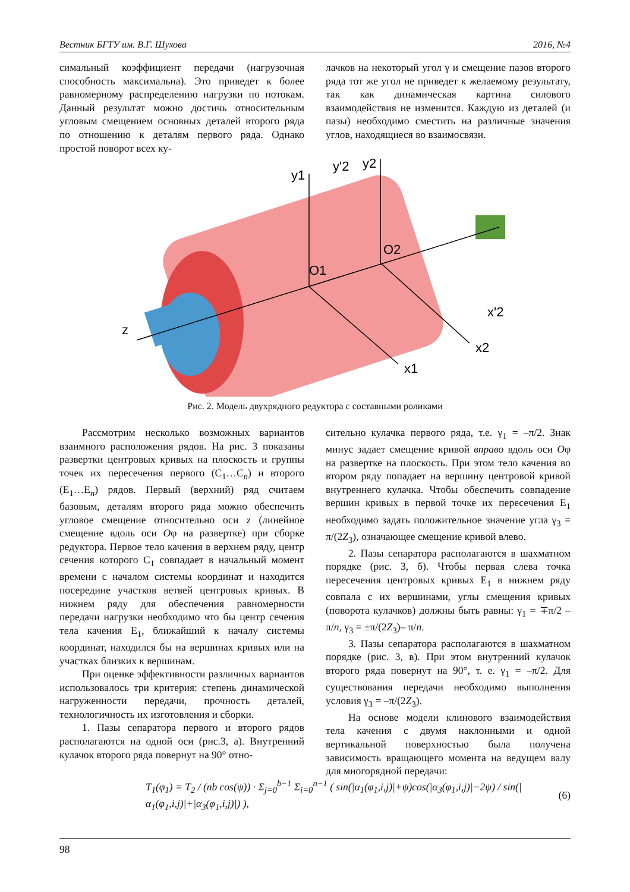Вестник БГТУ им. В.Г. Шухова 2016, №4
симальный коэффициент передачи (нагрузочная способность максимальна). Это приведет к более равномерному распределению нагрузки по потокам. Данный результат можно достичь относительным угловым смещением основных деталей второго ряда по отношению к деталям первого ряда. Однако простой поворот всех ку-
лачков на некоторый угол γ и смещение пазов второго ряда тот же угол не приведет к желаемому результату, так как динамическая картина силового взаимодействия не изменится. Каждую из деталей (и пазы) необходимо сместить на различные значения углов, находящиеся во взаимосвязи.
y1
y'2
y2
O1
O2
z
x1
x2
x'2
Рис. 2. Модель двухрядного редуктора с составными роликами
Рассмотрим несколько возможных вариантов взаимного расположения рядов. На рис. 3 показаны развертки центровых кривых на плоскость и группы точек их пересечения первого (C<sub>1</sub>…C<sub>n</sub>) и второго (E<sub>1</sub>…E<sub>n</sub>) рядов. Первый (верхний) ряд считаем базовым, деталям второго ряда можно обеспечить угловое смещение относительно оси z (линейное смещение вдоль оси Oφ на развертке) при сборке редуктора. Первое тело качения в верхнем ряду, центр сечения которого C<sub>1</sub> совпадает в начальный момент времени с началом системы координат и находится посередине участков ветвей центровых кривых. В нижнем ряду для обеспечения равномерности передачи нагрузки необходимо что бы центр сечения тела качения E<sub>1</sub>, ближайший к началу системы координат, находился бы на вершинах кривых или на участках близких к вершинам.
При оценке эффективности различных вариантов использовалось три критерия: степень динамической нагруженности передачи, прочность деталей, технологичность их изготовления и сборки.
1. Пазы сепаратора первого и второго рядов располагаются на одной оси (рис.3, а). Внутренний кулачок второго ряда повернут на 90° отно-
сительно кулачка первого ряда, т.е. γ<sub>1</sub> = –π/2. Знак минус задает смещение кривой вправо вдоль оси Oφ на развертке на плоскость. При этом тело качения во втором ряду попадает на вершину центровой кривой внутреннего кулачка. Чтобы обеспечить совпадение вершин кривых в первой точке их пересечения E<sub>1</sub> необходимо задать положительное значение угла γ<sub>3</sub> = π/(2Z<sub>3</sub>), означающее смещение кривой влево.
2. Пазы сепаратора располагаются в шахматном порядке (рис. 3, б). Чтобы первая слева точка пересечения центровых кривых E<sub>1</sub> в нижнем ряду совпала с их вершинами, углы смещения кривых (поворота кулачков) должны быть равны: γ<sub>1</sub> = ∓π/2 – π/n, γ<sub>3</sub> = ±π/(2Z<sub>3</sub>)– π/n.
3. Пазы сепаратора располагаются в шахматном порядке (рис. 3, в). При этом внутренний кулачок второго ряда повернут на 90°, т. е. γ<sub>1</sub> = –π/2. Для существования передачи необходимо выполнения условия γ<sub>3</sub> = –π/(2Z<sub>3</sub>).
На основе модели клинового взаимодействия тела качения с двумя наклонными и одной вертикальной поверхностью была получена зависимость вращающего момента на ведущем валу для многорядной передачи:
T<sub>1</sub>(φ<sub>1</sub>) = T<sub>2</sub> / (nb cos(ψ)) · Σ<sub>j=0</sub><sup>b−1</sup> Σ<sub>i=0</sub><sup>n−1</sup> ( sin(|α<sub>1</sub>(φ<sub>1</sub>,i,j)|+ψ)cos(|α<sub>3</sub>(φ<sub>1</sub>,i,j)|−2ψ) / sin(|α<sub>1</sub>(φ<sub>1</sub>,i,j)|+|α<sub>3</sub>(φ<sub>1</sub>,i,j)|) ), (6)
98